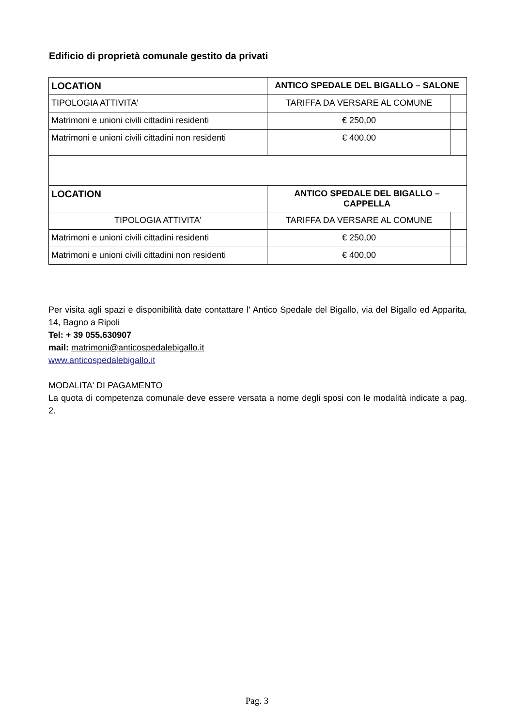Edificio di proprietà comunale gestito da privati
| LOCATION | ANTICO SPEDALE DEL BIGALLO – SALONE | |
| TIPOLOGIA ATTIVITA' | TARIFFA DA VERSARE AL COMUNE | |
| Matrimoni e unioni civili cittadini residenti | € 250,00 | |
| Matrimoni e unioni civili cittadini non residenti | € 400,00 | |
| LOCATION | ANTICO SPEDALE DEL BIGALLO – CAPPELLA | |
| TIPOLOGIA ATTIVITA' | TARIFFA DA VERSARE AL COMUNE | |
| Matrimoni e unioni civili cittadini residenti | € 250,00 | |
| Matrimoni e unioni civili cittadini non residenti | € 400,00 | |
Per visita agli spazi e disponibilità date contattare l' Antico Spedale del Bigallo, via del Bigallo ed Apparita, 14, Bagno a Ripoli
Tel: + 39 055.630907
mail: matrimoni@anticospedalebigallo.it
www.anticospedalebigallo.it
MODALITA' DI PAGAMENTO
La quota di competenza comunale deve essere versata a nome degli sposi con le modalità indicate a pag. 2.
Pag. 3